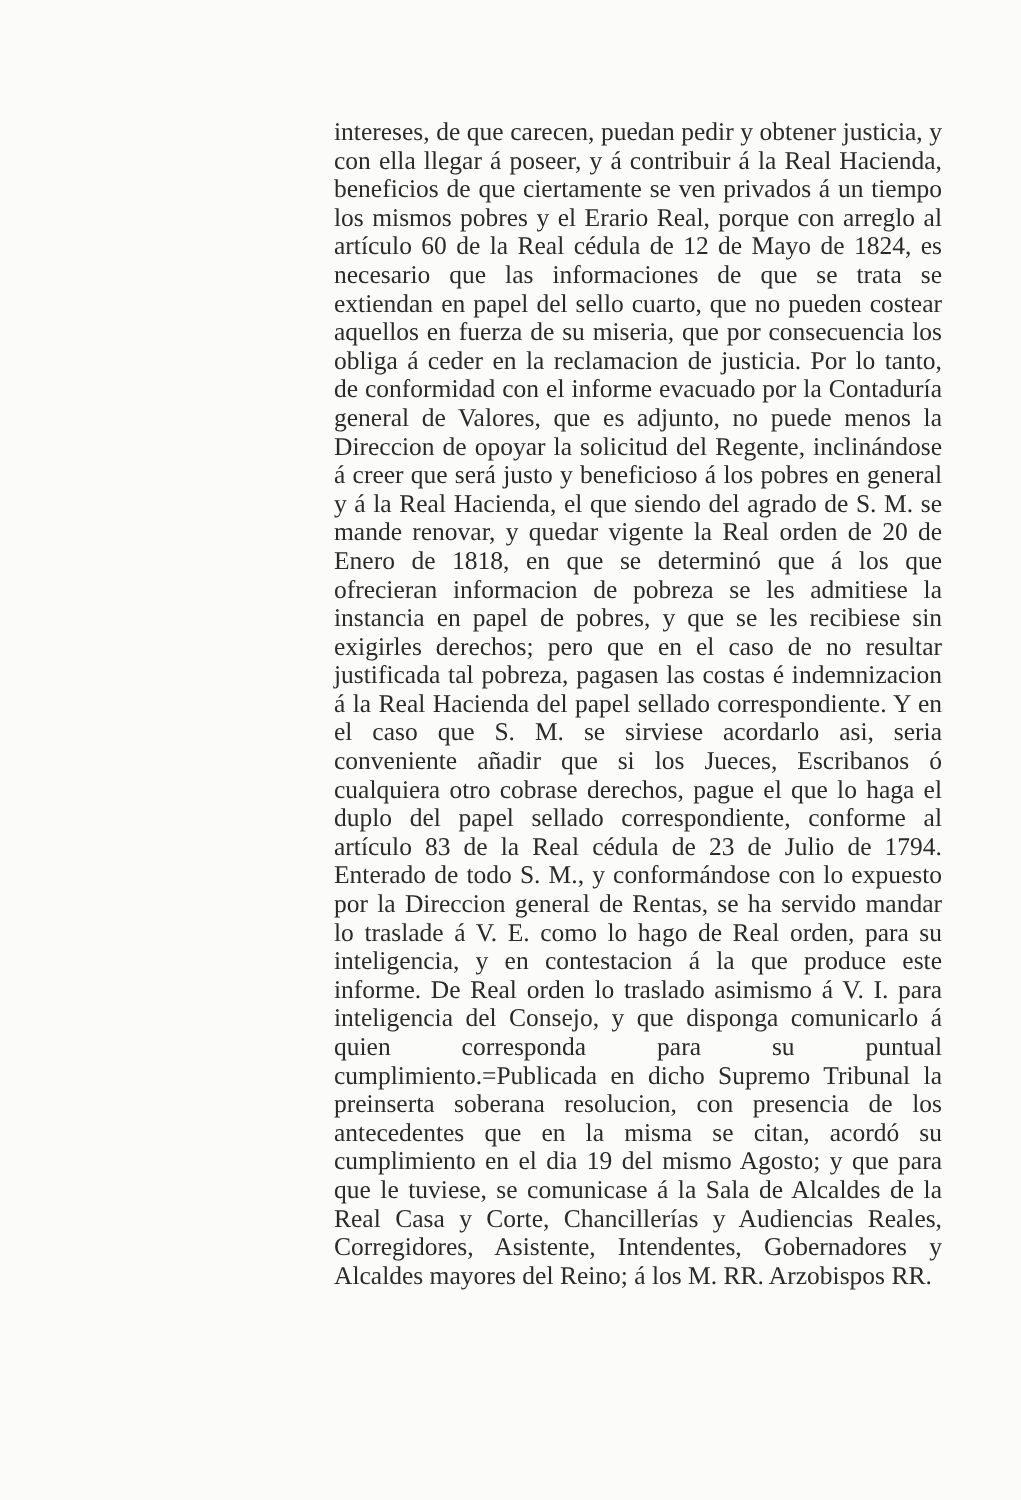intereses, de que carecen, puedan pedir y obtener justicia, y con ella llegar á poseer, y á contribuir á la Real Hacienda, beneficios de que ciertamente se ven privados á un tiempo los mismos pobres y el Erario Real, porque con arreglo al artículo 60 de la Real cédula de 12 de Mayo de 1824, es necesario que las informaciones de que se trata se extiendan en papel del sello cuarto, que no pueden costear aquellos en fuerza de su miseria, que por consecuencia los obliga á ceder en la reclamacion de justicia. Por lo tanto, de conformidad con el informe evacuado por la Contaduría general de Valores, que es adjunto, no puede menos la Direccion de opoyar la solicitud del Regente, inclinándose á creer que será justo y beneficioso á los pobres en general y á la Real Hacienda, el que siendo del agrado de S. M. se mande renovar, y quedar vigente la Real orden de 20 de Enero de 1818, en que se determinó que á los que ofrecieran informacion de pobreza se les admitiese la instancia en papel de pobres, y que se les recibiese sin exigirles derechos; pero que en el caso de no resultar justificada tal pobreza, pagasen las costas é indemnizacion á la Real Hacienda del papel sellado correspondiente. Y en el caso que S. M. se sirviese acordarlo asi, seria conveniente añadir que si los Jueces, Escribanos ó cualquiera otro cobrase derechos, pague el que lo haga el duplo del papel sellado correspondiente, conforme al artículo 83 de la Real cédula de 23 de Julio de 1794. Enterado de todo S. M., y conformándose con lo expuesto por la Direccion general de Rentas, se ha servido mandar lo traslade á V. E. como lo hago de Real orden, para su inteligencia, y en contestacion á la que produce este informe. De Real orden lo traslado asimismo á V. I. para inteligencia del Consejo, y que disponga comunicarlo á quien corresponda para su puntual cumplimiento.=Publicada en dicho Supremo Tribunal la preinserta soberana resolucion, con presencia de los antecedentes que en la misma se citan, acordó su cumplimiento en el dia 19 del mismo Agosto; y que para que le tuviese, se comunicase á la Sala de Alcaldes de la Real Casa y Corte, Chancillerías y Audiencias Reales, Corregidores, Asistente, Intendentes, Gobernadores y Alcaldes mayores del Reino; á los M. RR. Arzobispos RR.